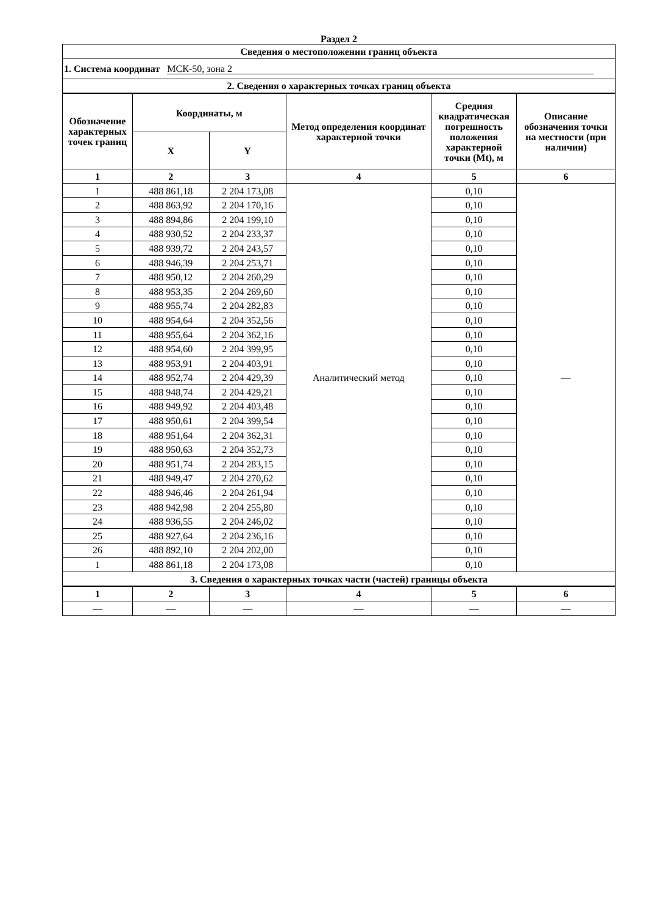Раздел 2
| Сведения о местоположении границ объекта | | | | | |
| --- | --- | --- | --- | --- | --- |
| 1. Система координат МСК-50, зона 2 | | | | | |
| 2. Сведения о характерных точках границ объекта | | | | | |
| Обозначение характерных точек границ | Координаты, м | | Метод определения координат характерной точки | Средняя квадратическая погрешность положения характерной точки (Mt), м | Описание обозначения точки на местности (при наличии) |
| | X | Y | | | |
| 1 | 2 | 3 | 4 | 5 | 6 |
| 1 | 488 861,18 | 2 204 173,08 | Аналитический метод | 0,10 | — |
| 2 | 488 863,92 | 2 204 170,16 | | 0,10 | |
| 3 | 488 894,86 | 2 204 199,10 | | 0,10 | |
| 4 | 488 930,52 | 2 204 233,37 | | 0,10 | |
| 5 | 488 939,72 | 2 204 243,57 | | 0,10 | |
| 6 | 488 946,39 | 2 204 253,71 | | 0,10 | |
| 7 | 488 950,12 | 2 204 260,29 | | 0,10 | |
| 8 | 488 953,35 | 2 204 269,60 | | 0,10 | |
| 9 | 488 955,74 | 2 204 282,83 | | 0,10 | |
| 10 | 488 954,64 | 2 204 352,56 | | 0,10 | |
| 11 | 488 955,64 | 2 204 362,16 | | 0,10 | |
| 12 | 488 954,60 | 2 204 399,95 | | 0,10 | |
| 13 | 488 953,91 | 2 204 403,91 | | 0,10 | |
| 14 | 488 952,74 | 2 204 429,39 | | 0,10 | |
| 15 | 488 948,74 | 2 204 429,21 | | 0,10 | |
| 16 | 488 949,92 | 2 204 403,48 | | 0,10 | |
| 17 | 488 950,61 | 2 204 399,54 | | 0,10 | |
| 18 | 488 951,64 | 2 204 362,31 | | 0,10 | |
| 19 | 488 950,63 | 2 204 352,73 | | 0,10 | |
| 20 | 488 951,74 | 2 204 283,15 | | 0,10 | |
| 21 | 488 949,47 | 2 204 270,62 | | 0,10 | |
| 22 | 488 946,46 | 2 204 261,94 | | 0,10 | |
| 23 | 488 942,98 | 2 204 255,80 | | 0,10 | |
| 24 | 488 936,55 | 2 204 246,02 | | 0,10 | |
| 25 | 488 927,64 | 2 204 236,16 | | 0,10 | |
| 26 | 488 892,10 | 2 204 202,00 | | 0,10 | |
| 1 | 488 861,18 | 2 204 173,08 | | 0,10 | |
| 3. Сведения о характерных точках части (частей) границы объекта | | | | | |
| 1 | 2 | 3 | 4 | 5 | 6 |
| — | — | — | — | — | — |